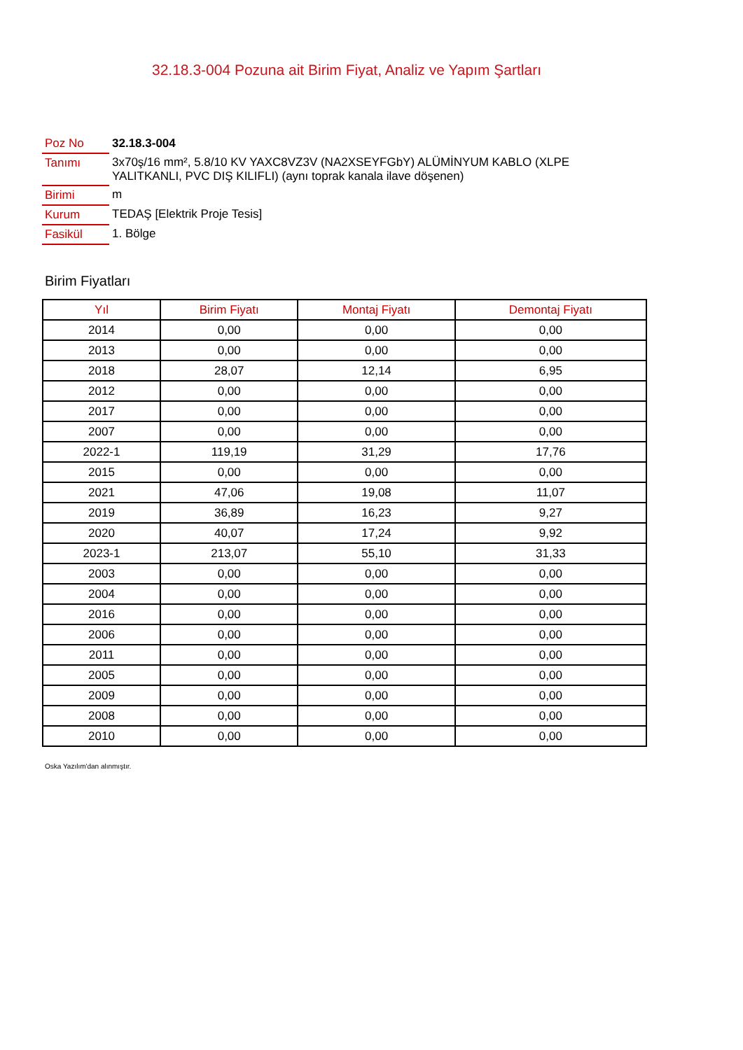32.18.3-004 Pozuna ait Birim Fiyat, Analiz ve Yapım Şartları
| Poz No | 32.18.3-004 |
| Tanımı | 3x70ş/16 mm², 5.8/10 KV YAXC8VZ3V (NA2XSEYFGbY) ALÜMİNYUM KABLO (XLPE YALITKANLI, PVC DIŞ KILIFLI) (aynı toprak kanala ilave döşenen) |
| Birimi | m |
| Kurum | TEDAŞ [Elektrik Proje Tesis] |
| Fasikül | 1. Bölge |
Birim Fiyatları
| Yıl | Birim Fiyatı | Montaj Fiyatı | Demontaj Fiyatı |
| --- | --- | --- | --- |
| 2014 | 0,00 | 0,00 | 0,00 |
| 2013 | 0,00 | 0,00 | 0,00 |
| 2018 | 28,07 | 12,14 | 6,95 |
| 2012 | 0,00 | 0,00 | 0,00 |
| 2017 | 0,00 | 0,00 | 0,00 |
| 2007 | 0,00 | 0,00 | 0,00 |
| 2022-1 | 119,19 | 31,29 | 17,76 |
| 2015 | 0,00 | 0,00 | 0,00 |
| 2021 | 47,06 | 19,08 | 11,07 |
| 2019 | 36,89 | 16,23 | 9,27 |
| 2020 | 40,07 | 17,24 | 9,92 |
| 2023-1 | 213,07 | 55,10 | 31,33 |
| 2003 | 0,00 | 0,00 | 0,00 |
| 2004 | 0,00 | 0,00 | 0,00 |
| 2016 | 0,00 | 0,00 | 0,00 |
| 2006 | 0,00 | 0,00 | 0,00 |
| 2011 | 0,00 | 0,00 | 0,00 |
| 2005 | 0,00 | 0,00 | 0,00 |
| 2009 | 0,00 | 0,00 | 0,00 |
| 2008 | 0,00 | 0,00 | 0,00 |
| 2010 | 0,00 | 0,00 | 0,00 |
Oska Yazılım'dan alınmıştır.